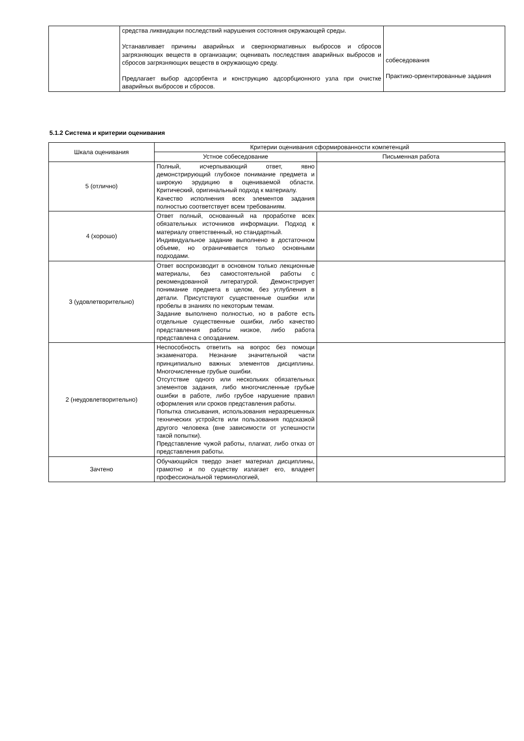| | средства ликвидации последствий нарушения состояния окружающей среды. Устанавливает причины аварийных и сверхнормативных выбросов и сбросов загрязняющих веществ в организации; оценивать последствия аварийных выбросов и сбросов загрязняющих веществ в окружающую среду. Предлагает выбор адсорбента и конструкцию адсорбционного узла при очистке аварийных выбросов и сбросов. | собеседования Практико-ориентированные задания |
5.1.2 Система и критерии оценивания
| Шкала оценивания | Критерии оценивания сформированности компетенций | |
| --- | --- | --- |
| | Устное собеседование | Письменная работа |
| 5 (отлично) | Полный, исчерпывающий ответ, явно демонстрирующий глубокое понимание предмета и широкую эрудицию в оцениваемой области. Критический, оригинальный подход к материалу. Качество исполнения всех элементов задания полностью соответствует всем требованиям. | |
| 4 (хорошо) | Ответ полный, основанный на проработке всех обязательных источников информации. Подход к материалу ответственный, но стандартный. Индивидуальное задание выполнено в достаточном объеме, но ограничивается только основными подходами. | |
| 3 (удовлетворительно) | Ответ воспроизводит в основном только лекционные материалы, без самостоятельной работы с рекомендованной литературой. Демонстрирует понимание предмета в целом, без углубления в детали. Присутствуют существенные ошибки или пробелы в знаниях по некоторым темам. Задание выполнено полностью, но в работе есть отдельные существенные ошибки, либо качество представления работы низкое, либо работа представлена с опозданием. | |
| 2 (неудовлетворительно) | Неспособность ответить на вопрос без помощи экзаменатора. Незнание значительной части принципиально важных элементов дисциплины. Многочисленные грубые ошибки. Отсутствие одного или нескольких обязательных элементов задания, либо многочисленные грубые ошибки в работе, либо грубое нарушение правил оформления или сроков представления работы. Попытка списывания, использования неразрешенных технических устройств или пользования подсказкой другого человека (вне зависимости от успешности такой попытки). Представление чужой работы, плагиат, либо отказ от представления работы. | |
| Зачтено | Обучающийся твердо знает материал дисциплины, грамотно и по существу излагает его, владеет профессиональной терминологией, | |